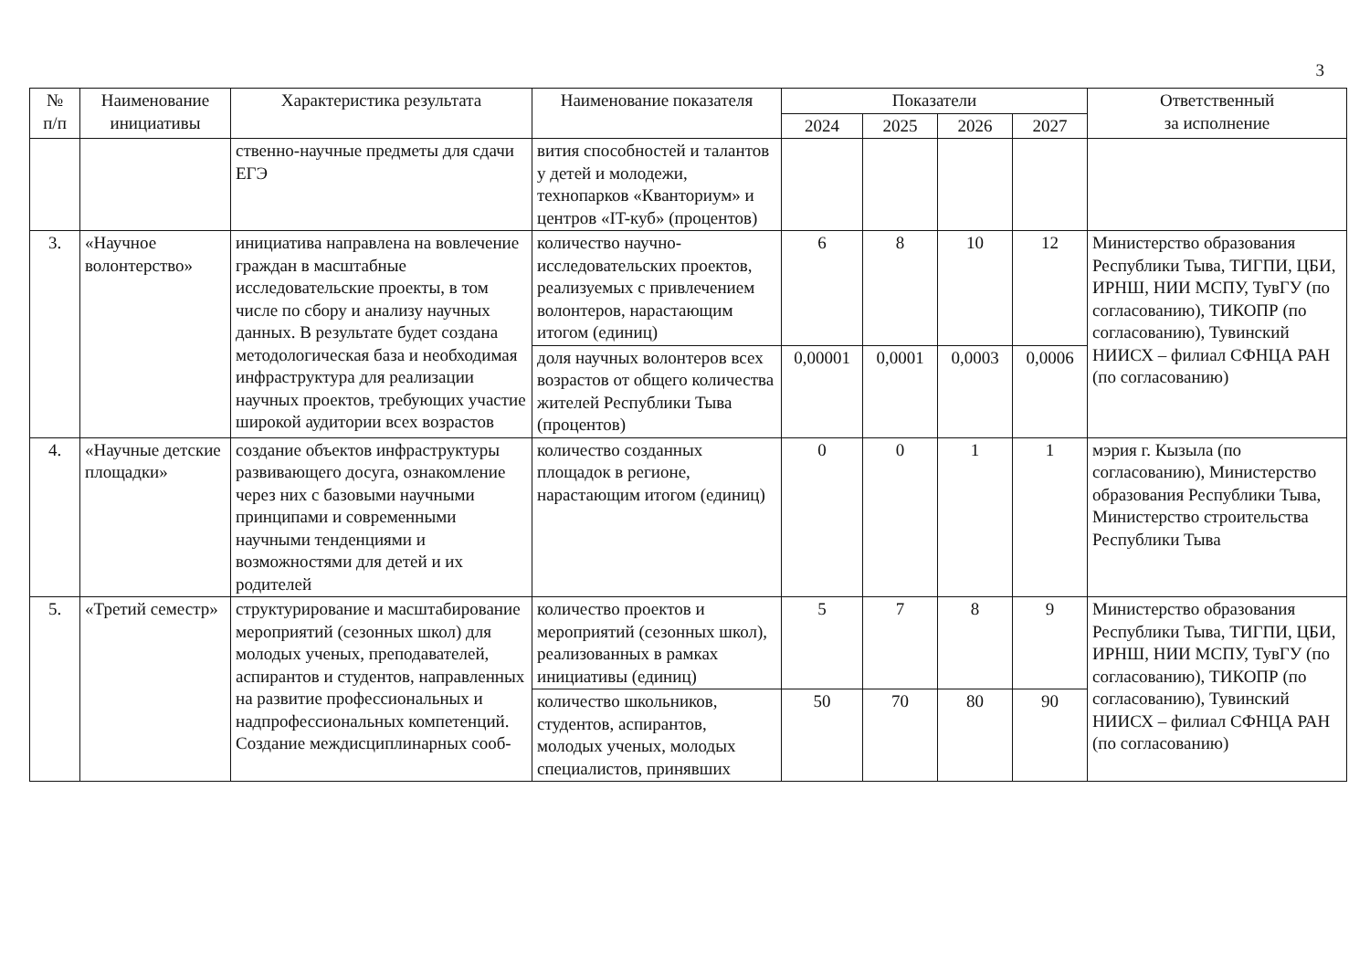3
| № п/п | Наименование инициативы | Характеристика результата | Наименование показателя | Показатели | | | | Ответственный за исполнение |
| --- | --- | --- | --- | --- | --- | --- | --- | --- |
| | | | | 2024 | 2025 | 2026 | 2027 | |
| | | ственно-научные предметы для сдачи ЕГЭ | вития способностей и талантов у детей и молодежи, технопарков «Кванториум» и центров «IT-куб» (процентов) | | | | | |
| 3. | «Научное волонтерство» | инициатива направлена на вовлечение граждан в масштабные исследовательские проекты, в том числе по сбору и анализу научных данных. В результате будет создана методологическая база и необходимая инфраструктура для реализации научных проектов, требующих участие широкой аудитории всех возрастов | количество научно-исследовательских проектов, реализуемых с привлечением волонтеров, нарастающим итогом (единиц) | 6 | 8 | 10 | 12 | Министерство образования Республики Тыва, ТИГПИ, ЦБИ, ИРНШ, НИИ МСПУ, ТувГУ (по согласованию), ТИКОПР (по согласованию), Тувинский НИИСХ – филиал СФНЦА РАН (по согласованию) |
| | | | доля научных волонтеров всех возрастов от общего количества жителей Республики Тыва (процентов) | 0,00001 | 0,0001 | 0,0003 | 0,0006 | |
| 4. | «Научные детские площадки» | создание объектов инфраструктуры развивающего досуга, ознакомление через них с базовыми научными принципами и современными научными тенденциями и возможностями для детей и их родителей | количество созданных площадок в регионе, нарастающим итогом (единиц) | 0 | 0 | 1 | 1 | мэрия г. Кызыла (по согласованию), Министерство образования Республики Тыва, Министерство строительства Республики Тыва |
| 5. | «Третий семестр» | структурирование и масштабирование мероприятий (сезонных школ) для молодых ученых, преподавателей, аспирантов и студентов, направленных на развитие профессиональных и надпрофессиональных компетенций. Создание междисциплинарных сооб- | количество проектов и мероприятий (сезонных школ), реализованных в рамках инициативы (единиц) | 5 | 7 | 8 | 9 | Министерство образования Республики Тыва, ТИГПИ, ЦБИ, ИРНШ, НИИ МСПУ, ТувГУ (по согласованию), ТИКОПР (по согласованию), Тувинский НИИСХ – филиал СФНЦА РАН (по согласованию) |
| | | | количество школьников, студентов, аспирантов, молодых ученых, молодых специалистов, принявших | 50 | 70 | 80 | 90 | |